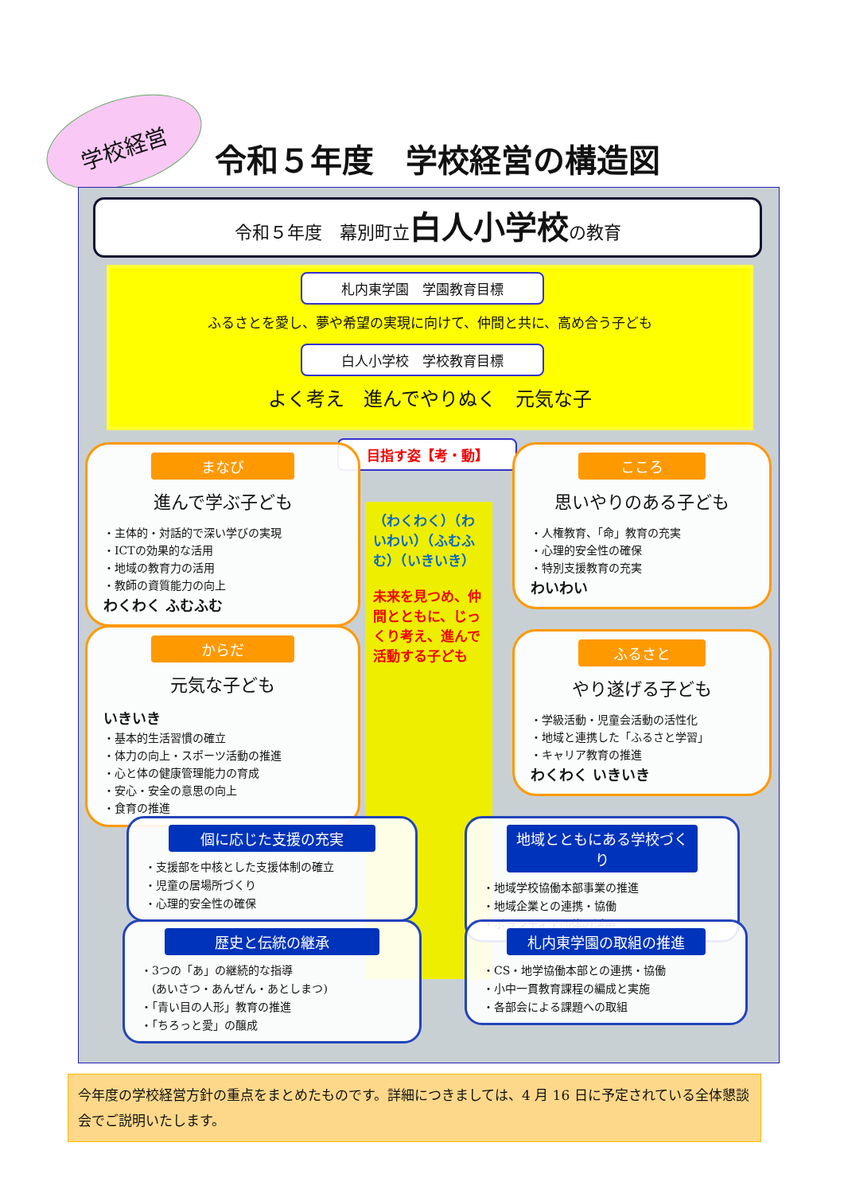学校経営 令和５年度　学校経営の構造図
令和５年度　幕別町立白人小学校の教育
札内東学園　学園教育目標
ふるさとを愛し、夢や希望の実現に向けて、仲間と共に、高め合う子ども
白人小学校　学校教育目標
よく考え　進んでやりぬく　元気な子
目指す姿【考・動】
（わくわく）（わいわい）（ふむふむ）（いきいき）
未来を見つめ、仲間とともに、じっくり考え、進んで活動する子ども
まなび
進んで学ぶ子ども
・主体的・対話的で深い学びの実現
・ICTの効果的な活用
・地域の教育力の活用
・教師の資質能力の向上
わくわく ふむふむ
こころ
思いやりのある子ども
・人権教育、「命」教育の充実
・心理的安全性の確保
・特別支援教育の充実
わいわい
からだ
元気な子ども
いきいき
・基本的生活習慣の確立
・体力の向上・スポーツ活動の推進
・心と体の健康管理能力の育成
・安心・安全の意思の向上
・食育の推進
ふるさと
やり遂げる子ども
・学級活動・児童会活動の活性化
・地域と連携した「ふるさと学習」
・キャリア教育の推進
わくわく いきいき
個に応じた支援の充実
・支援部を中核とした支援体制の確立
・児童の居場所づくり
・心理的安全性の確保
地域とともにある学校づくり
・地域学校協働本部事業の推進
・地域企業との連携・協働
・ボランティア団体の活用
歴史と伝統の継承
・3つの「あ」の継続的な指導
　(あいさつ・あんぜん・あとしまつ)
・「青い目の人形」教育の推進
・「ちろっと愛」の醸成
札内東学園の取組の推進
・CS・地学協働本部との連携・協働
・小中一貫教育課程の編成と実施
・各部会による課題への取組
今年度の学校経営方針の重点をまとめたものです。詳細につきましては、4 月 16 日に予定されている全体懇談会でご説明いたします。